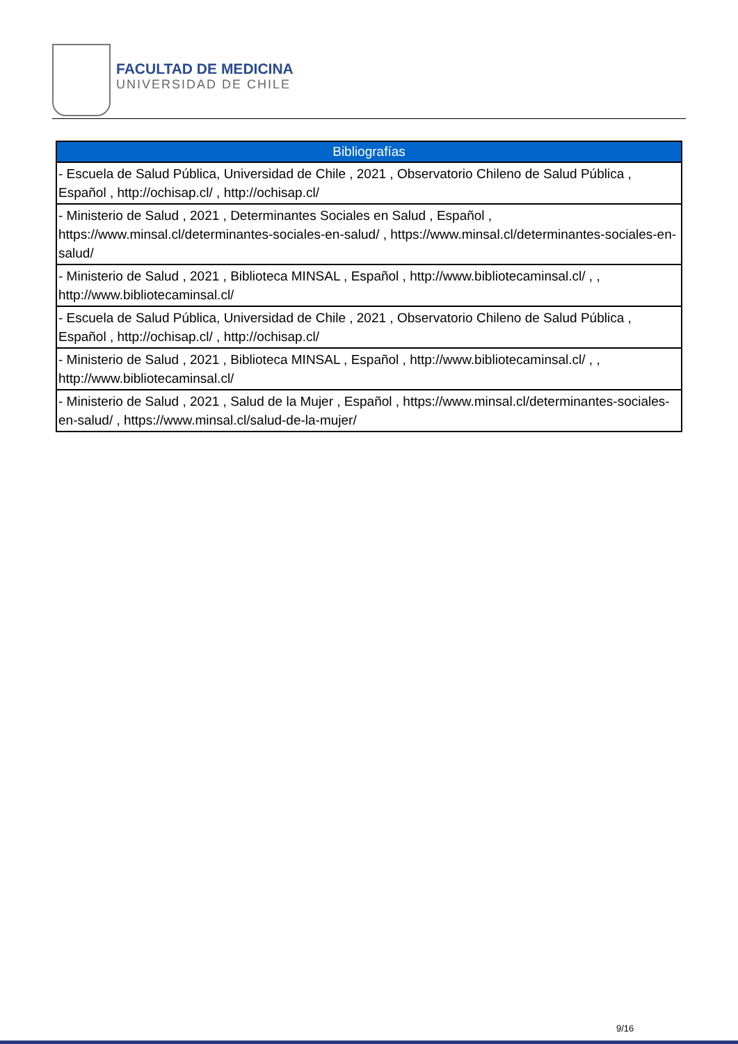FACULTAD DE MEDICINA
UNIVERSIDAD DE CHILE
| Bibliografías |
| --- |
| - Escuela de Salud Pública, Universidad de Chile , 2021 , Observatorio Chileno de Salud Pública , Español , http://ochisap.cl/ , http://ochisap.cl/ |
| - Ministerio de Salud , 2021 , Determinantes Sociales en Salud , Español , https://www.minsal.cl/determinantes-sociales-en-salud/ , https://www.minsal.cl/determinantes-sociales-en-salud/ |
| - Ministerio de Salud , 2021 , Biblioteca MINSAL , Español , http://www.bibliotecaminsal.cl/ , , http://www.bibliotecaminsal.cl/ |
| - Escuela de Salud Pública, Universidad de Chile , 2021 , Observatorio Chileno de Salud Pública , Español , http://ochisap.cl/ , http://ochisap.cl/ |
| - Ministerio de Salud , 2021 , Biblioteca MINSAL , Español , http://www.bibliotecaminsal.cl/ , , http://www.bibliotecaminsal.cl/ |
| - Ministerio de Salud , 2021 , Salud de la Mujer , Español , https://www.minsal.cl/determinantes-sociales-en-salud/ , https://www.minsal.cl/salud-de-la-mujer/ |
9/16